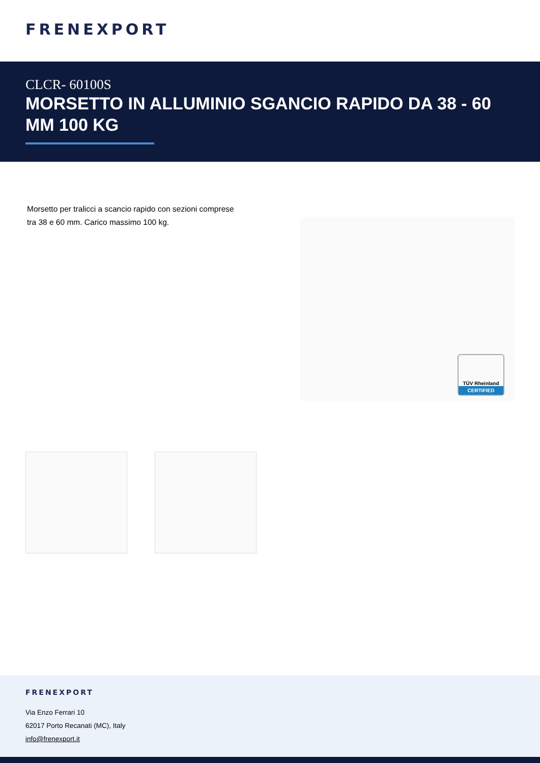FRENEXPORT
CLCR- 60100S
MORSETTO IN ALLUMINIO SGANCIO RAPIDO DA 38 - 60 MM 100 KG
Morsetto per tralicci a scancio rapido con sezioni comprese tra 38 e 60 mm. Carico massimo 100 kg.
TÜV Rheinland
CERTIFIED
FRENEXPORT
Via Enzo Ferrari 10
62017 Porto Recanati (MC), Italy
info@frenexport.it